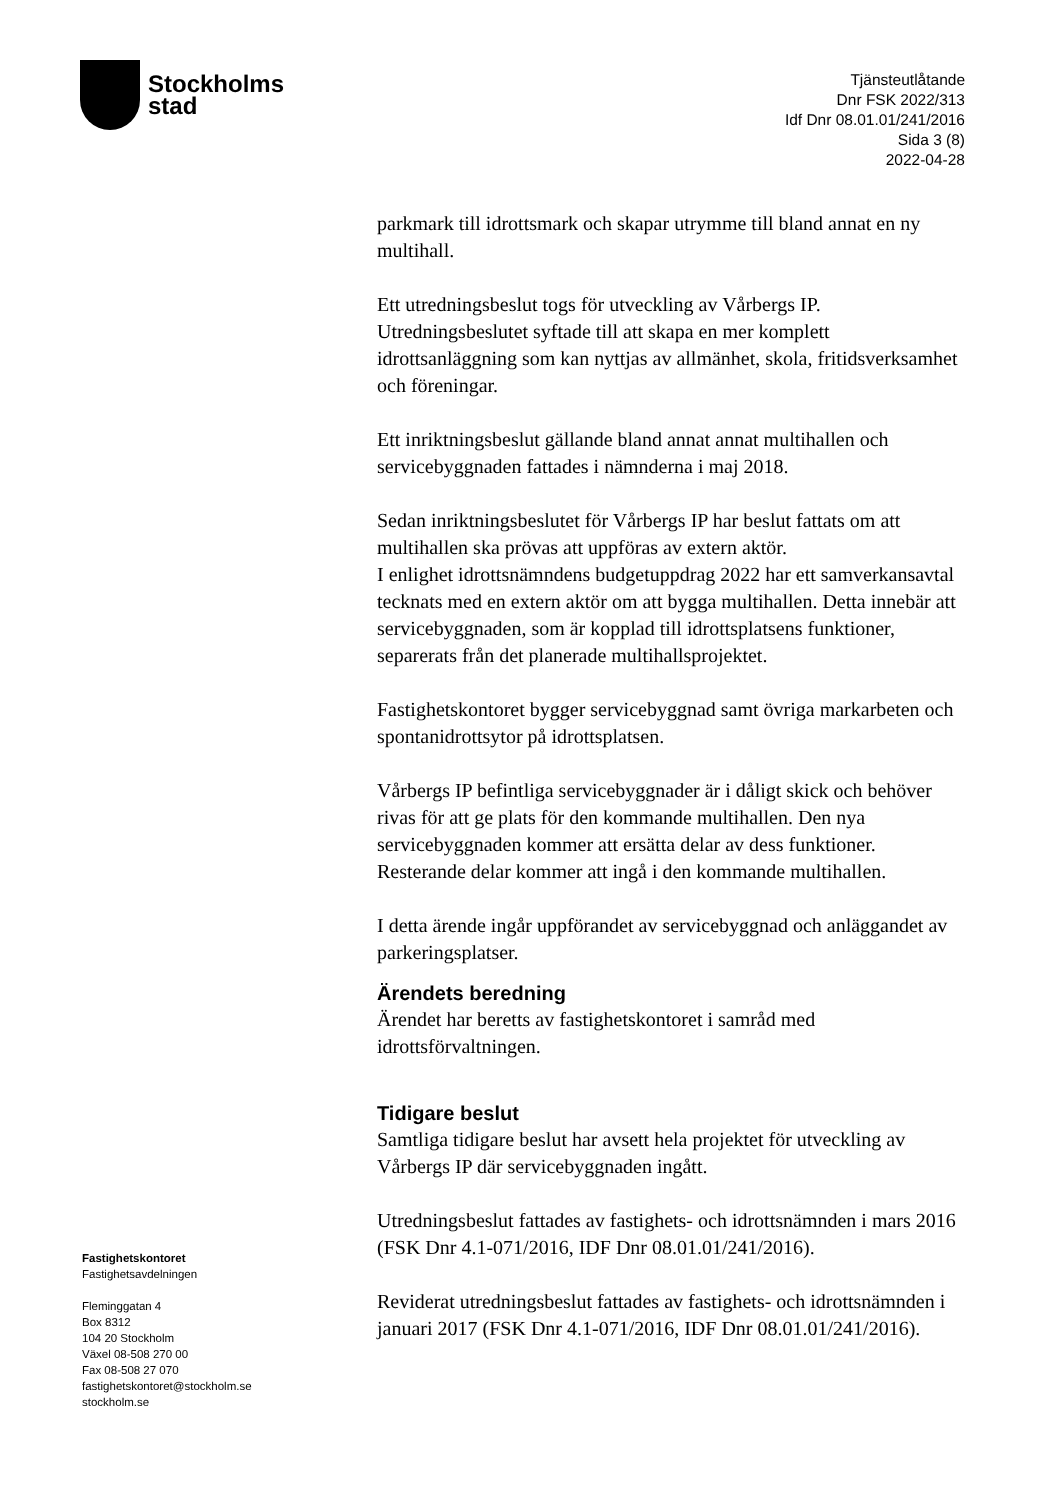Stockholms
stad
Tjänsteutlåtande
Dnr FSK 2022/313
Idf Dnr 08.01.01/241/2016
Sida 3 (8)
2022-04-28
parkmark till idrottsmark och skapar utrymme till bland annat en ny multihall.
Ett utredningsbeslut togs för utveckling av Vårbergs IP. Utredningsbeslutet syftade till att skapa en mer komplett idrottsanläggning som kan nyttjas av allmänhet, skola, fritidsverksamhet och föreningar.
Ett inriktningsbeslut gällande bland annat annat multihallen och servicebyggnaden fattades i nämnderna i maj 2018.
Sedan inriktningsbeslutet för Vårbergs IP har beslut fattats om att multihallen ska prövas att uppföras av extern aktör.
I enlighet idrottsnämndens budgetuppdrag 2022 har ett samverkansavtal tecknats med en extern aktör om att bygga multihallen. Detta innebär att servicebyggnaden, som är kopplad till idrottsplatsens funktioner, separerats från det planerade multihallsprojektet.
Fastighetskontoret bygger servicebyggnad samt övriga markarbeten och spontanidrottsytor på idrottsplatsen.
Vårbergs IP befintliga servicebyggnader är i dåligt skick och behöver rivas för att ge plats för den kommande multihallen. Den nya servicebyggnaden kommer att ersätta delar av dess funktioner. Resterande delar kommer att ingå i den kommande multihallen.
I detta ärende ingår uppförandet av servicebyggnad och anläggandet av parkeringsplatser.
Ärendets beredning
Ärendet har beretts av fastighetskontoret i samråd med idrottsförvaltningen.
Tidigare beslut
Samtliga tidigare beslut har avsett hela projektet för utveckling av Vårbergs IP där servicebyggnaden ingått.
Utredningsbeslut fattades av fastighets- och idrottsnämnden i mars 2016 (FSK Dnr 4.1-071/2016, IDF Dnr 08.01.01/241/2016).
Reviderat utredningsbeslut fattades av fastighets- och idrottsnämnden i januari 2017 (FSK Dnr 4.1-071/2016, IDF Dnr 08.01.01/241/2016).
Fastighetskontoret
Fastighetsavdelningen
Fleminggatan 4
Box 8312
104 20 Stockholm
Växel 08-508 270 00
Fax 08-508 27 070
fastighetskontoret@stockholm.se
stockholm.se